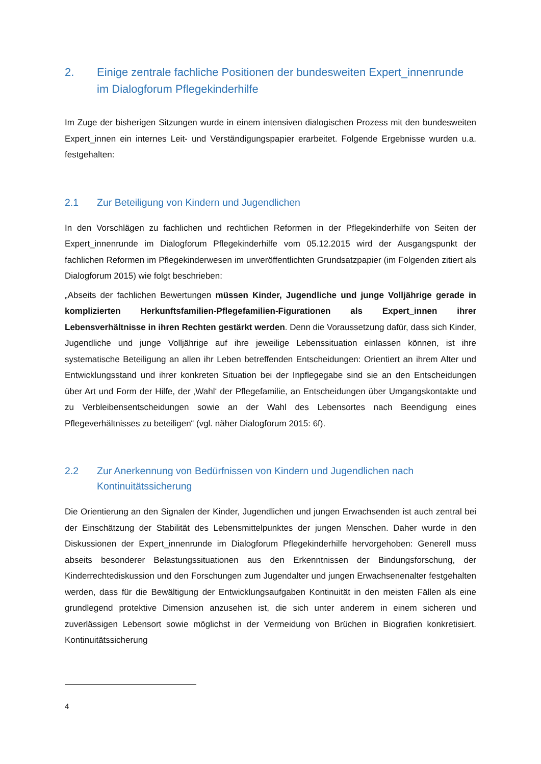2. Einige zentrale fachliche Positionen der bundesweiten Expert_innenrunde im Dialogforum Pflegekinderhilfe
Im Zuge der bisherigen Sitzungen wurde in einem intensiven dialogischen Prozess mit den bundesweiten Expert_innen ein internes Leit- und Verständigungspapier erarbeitet. Folgende Ergebnisse wurden u.a. festgehalten:
2.1 Zur Beteiligung von Kindern und Jugendlichen
In den Vorschlägen zu fachlichen und rechtlichen Reformen in der Pflegekinderhilfe von Seiten der Expert_innenrunde im Dialogforum Pflegekinderhilfe vom 05.12.2015 wird der Ausgangspunkt der fachlichen Reformen im Pflegekinderwesen im unveröffentlichten Grundsatzpapier (im Folgenden zitiert als Dialogforum 2015) wie folgt beschrieben:
„Abseits der fachlichen Bewertungen müssen Kinder, Jugendliche und junge Volljährige gerade in komplizierten Herkunftsfamilien-Pflegefamilien-Figurationen als Expert_innen ihrer Lebensverhältnisse in ihren Rechten gestärkt werden. Denn die Voraussetzung dafür, dass sich Kinder, Jugendliche und junge Volljährige auf ihre jeweilige Lebenssituation einlassen können, ist ihre systematische Beteiligung an allen ihr Leben betreffenden Entscheidungen: Orientiert an ihrem Alter und Entwicklungsstand und ihrer konkreten Situation bei der Inpflegegabe sind sie an den Entscheidungen über Art und Form der Hilfe, der ‚Wahl‘ der Pflegefamilie, an Entscheidungen über Umgangskontakte und zu Verbleibensentscheidungen sowie an der Wahl des Lebensortes nach Beendigung eines Pflegeverhältnisses zu beteiligen“ (vgl. näher Dialogforum 2015: 6f).
2.2 Zur Anerkennung von Bedürfnissen von Kindern und Jugendlichen nach Kontinuitätssicherung
Die Orientierung an den Signalen der Kinder, Jugendlichen und jungen Erwachsenden ist auch zentral bei der Einschätzung der Stabilität des Lebensmittelpunktes der jungen Menschen. Daher wurde in den Diskussionen der Expert_innenrunde im Dialogforum Pflegekinderhilfe hervorgehoben: Generell muss abseits besonderer Belastungssituationen aus den Erkenntnissen der Bindungsforschung, der Kinderrechtediskussion und den Forschungen zum Jugendalter und jungen Erwachsenenalter festgehalten werden, dass für die Bewältigung der Entwicklungsaufgaben Kontinuität in den meisten Fällen als eine grundlegend protektive Dimension anzusehen ist, die sich unter anderem in einem sicheren und zuverlässigen Lebensort sowie möglichst in der Vermeidung von Brüchen in Biografien konkretisiert. Kontinuitätssicherung
4